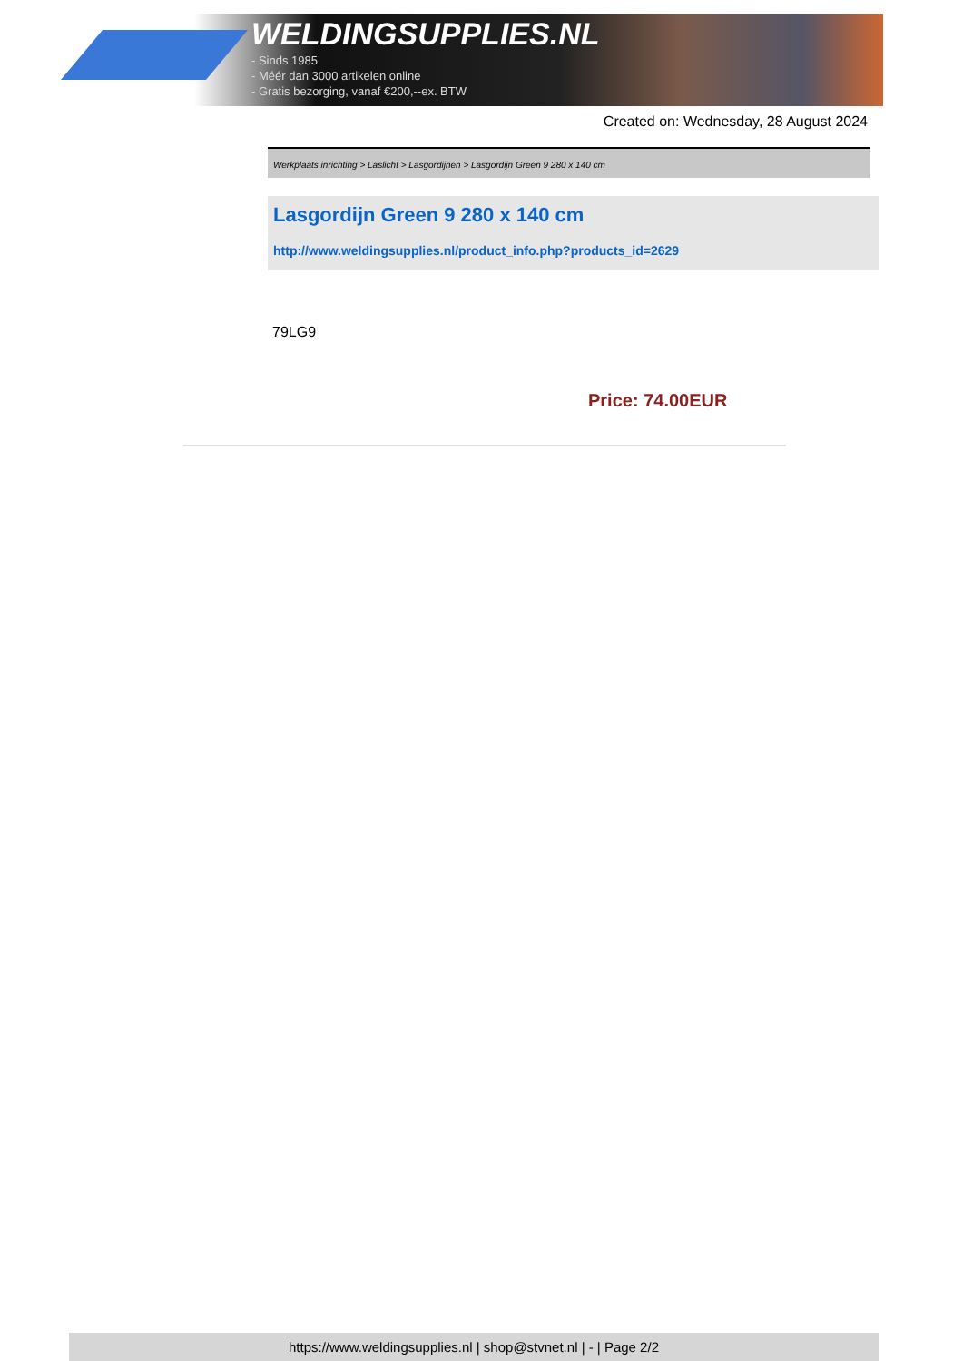WELDINGSUPPLIES.NL
- Sinds 1985
- Méér dan 3000 artikelen online
- Gratis bezorging, vanaf €200,--ex. BTW
Created on: Wednesday, 28 August 2024
Werkplaats inrichting > Laslicht > Lasgordijnen > Lasgordijn Green 9 280 x 140 cm
Lasgordijn Green 9 280 x 140 cm
http://www.weldingsupplies.nl/product_info.php?products_id=2629
79LG9
Price: 74.00EUR
https://www.weldingsupplies.nl | shop@stvnet.nl | - | Page 2/2